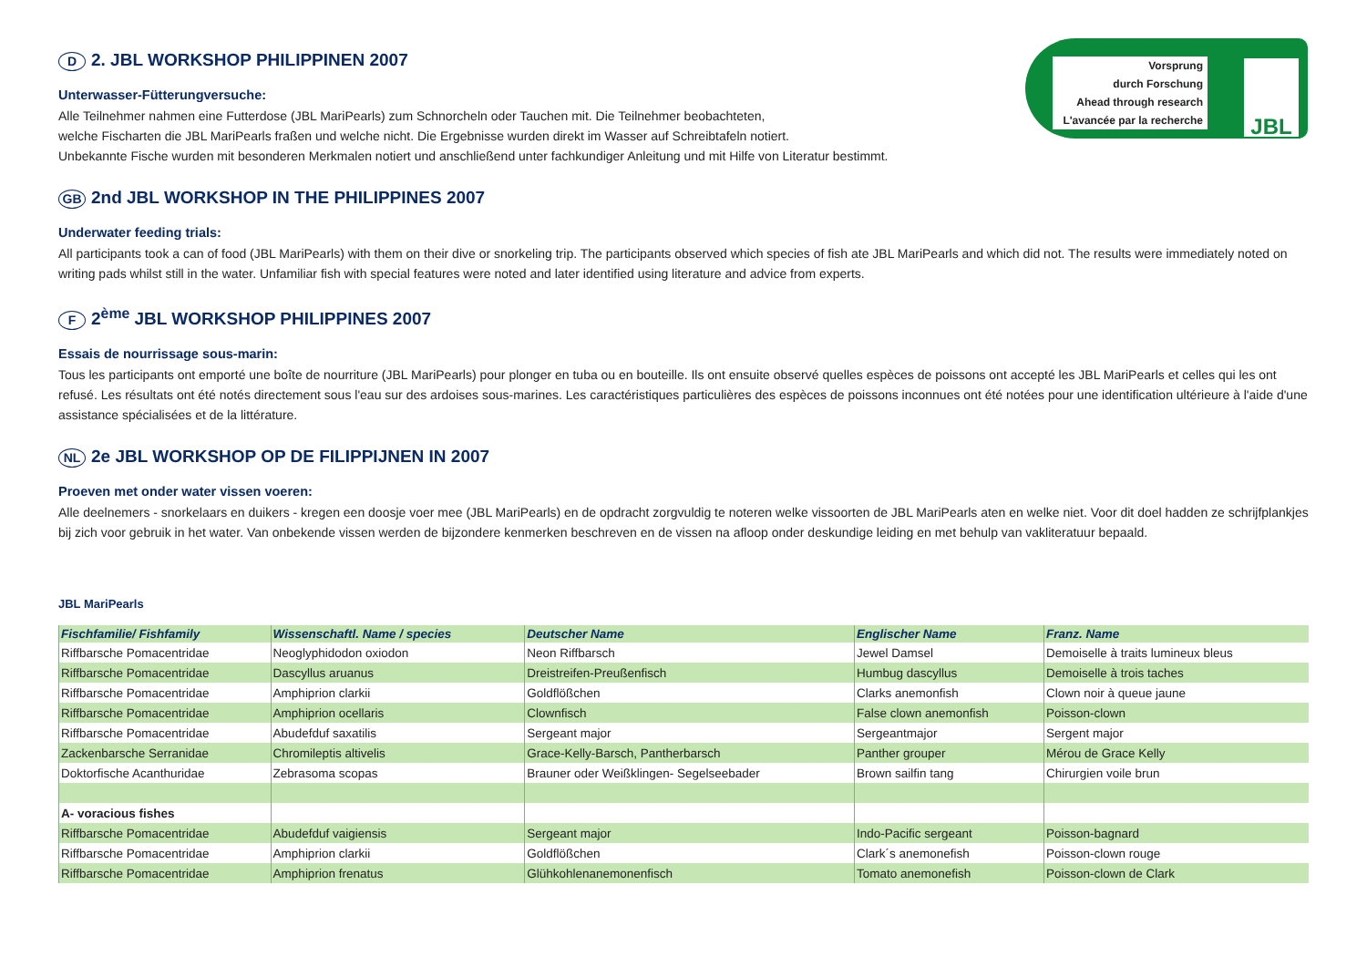Vorsprung
durch Forschung
Ahead through research
L'avancée par la recherche
JBL
D 2. JBL WORKSHOP PHILIPPINEN 2007
Unterwasser-Fütterungversuche:
Alle Teilnehmer nahmen eine Futterdose (JBL MariPearls) zum Schnorcheln oder Tauchen mit. Die Teilnehmer beobachteten,
welche Fischarten die JBL MariPearls fraßen und welche nicht. Die Ergebnisse wurden direkt im Wasser auf Schreibtafeln notiert.
Unbekannte Fische wurden mit besonderen Merkmalen notiert und anschließend unter fachkundiger Anleitung und mit Hilfe von Literatur bestimmt.
GB 2nd JBL WORKSHOP IN THE PHILIPPINES 2007
Underwater feeding trials:
All participants took a can of food (JBL MariPearls) with them on their dive or snorkeling trip. The participants observed which species of fish ate JBL MariPearls and which did not. The results were immediately noted on writing pads whilst still in the water. Unfamiliar fish with special features were noted and later identified using literature and advice from experts.
F 2<sup>ème</sup> JBL WORKSHOP PHILIPPINES 2007
Essais de nourrissage sous-marin:
Tous les participants ont emporté une boîte de nourriture (JBL MariPearls) pour plonger en tuba ou en bouteille. Ils ont ensuite observé quelles espèces de poissons ont accepté les JBL MariPearls et celles qui les ont refusé. Les résultats ont été notés directement sous l'eau sur des ardoises sous-marines. Les caractéristiques particulières des espèces de poissons inconnues ont été notées pour une identification ultérieure à l'aide d'une assistance spécialisées et de la littérature.
NL 2e JBL WORKSHOP OP DE FILIPPIJNEN IN 2007
Proeven met onder water vissen voeren:
Alle deelnemers - snorkelaars en duikers - kregen een doosje voer mee (JBL MariPearls) en de opdracht zorgvuldig te noteren welke vissoorten de JBL MariPearls aten en welke niet. Voor dit doel hadden ze schrijfplankjes bij zich voor gebruik in het water. Van onbekende vissen werden de bijzondere kenmerken beschreven en de vissen na afloop onder deskundige leiding en met behulp van vakliteratuur bepaald.
JBL MariPearls
| Fischfamilie/ Fishfamily | Wissenschaftl. Name / species | Deutscher Name | Englischer Name | Franz. Name |
| --- | --- | --- | --- | --- |
| Riffbarsche Pomacentridae | Neoglyphidodon oxiodon | Neon Riffbarsch | Jewel Damsel | Demoiselle à traits lumineux bleus |
| Riffbarsche Pomacentridae | Dascyllus aruanus | Dreistreifen-Preußenfisch | Humbug dascyllus | Demoiselle à trois taches |
| Riffbarsche Pomacentridae | Amphiprion clarkii | Goldflößchen | Clarks anemonfish | Clown noir à queue jaune |
| Riffbarsche Pomacentridae | Amphiprion ocellaris | Clownfisch | False clown anemonfish | Poisson-clown |
| Riffbarsche Pomacentridae | Abudefduf saxatilis | Sergeant major | Sergeantmajor | Sergent major |
| Zackenbarsche Serranidae | Chromileptis altivelis | Grace-Kelly-Barsch, Pantherbarsch | Panther grouper | Mérou de Grace Kelly |
| Doktorfische Acanthuridae | Zebrasoma scopas | Brauner oder Weißklingen- Segelseebader | Brown sailfin tang | Chirurgien voile brun |
| A- voracious fishes | | | | |
| Riffbarsche Pomacentridae | Abudefduf vaigiensis | Sergeant major | Indo-Pacific sergeant | Poisson-bagnard |
| Riffbarsche Pomacentridae | Amphiprion clarkii | Goldflößchen | Clark´s anemonefish | Poisson-clown rouge |
| Riffbarsche Pomacentridae | Amphiprion frenatus | Glühkohlenanemonenfisch | Tomato anemonefish | Poisson-clown de Clark |